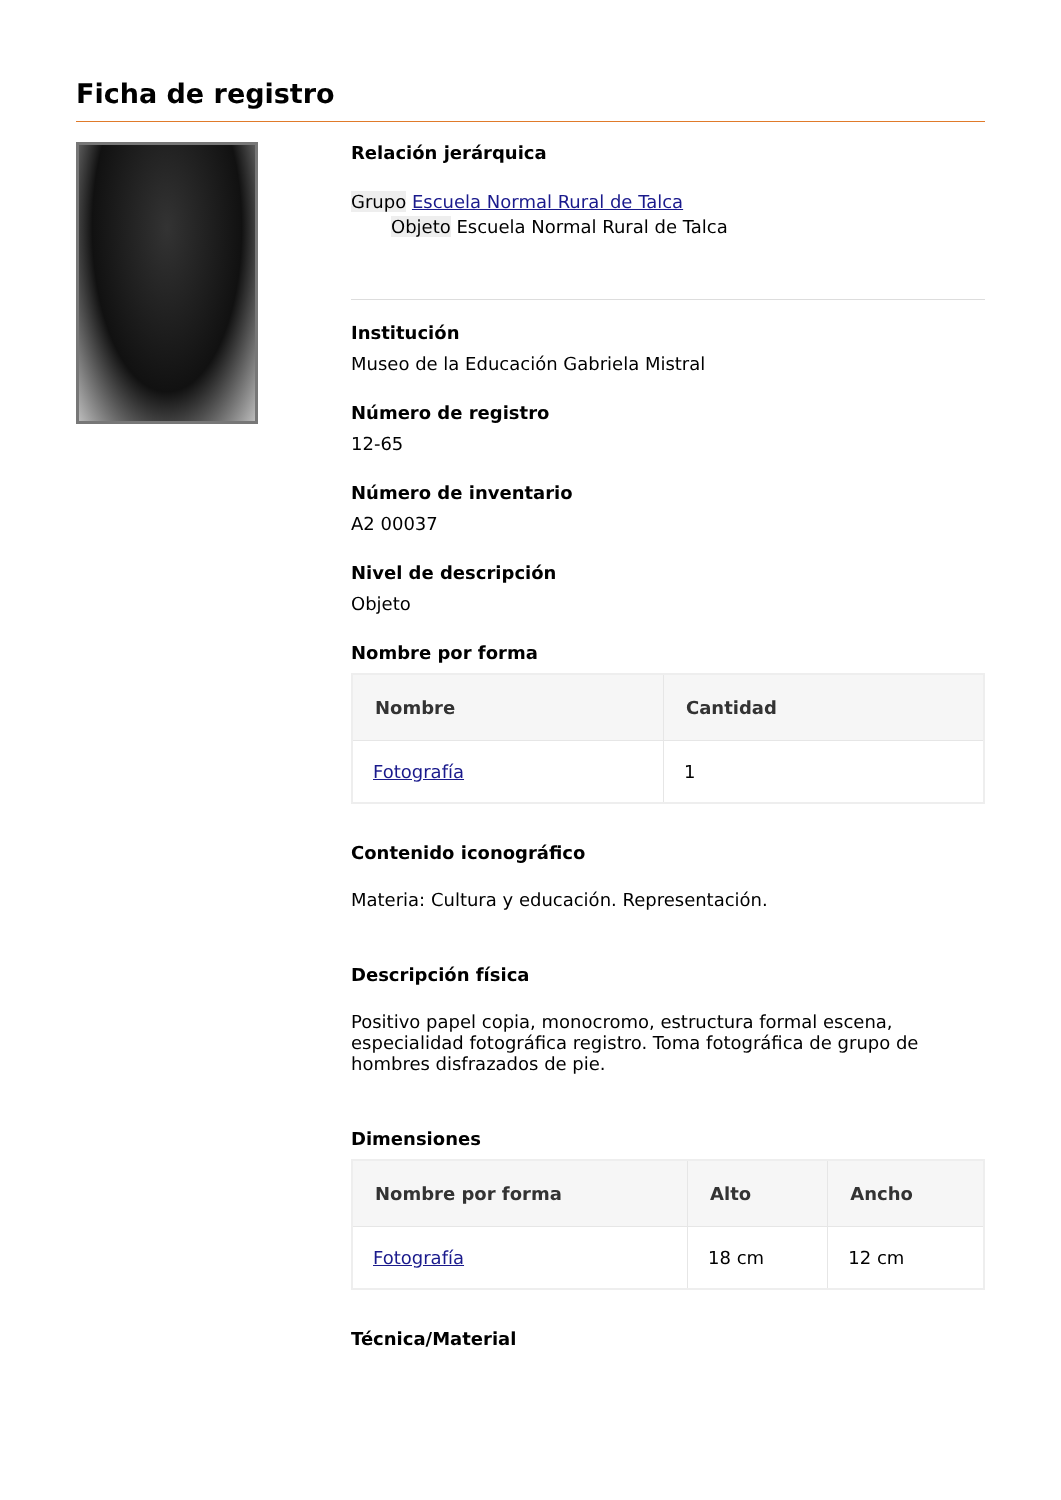Ficha de registro
Relación jerárquica
Grupo Escuela Normal Rural de Talca
Objeto Escuela Normal Rural de Talca
Institución
Museo de la Educación Gabriela Mistral
Número de registro
12-65
Número de inventario
A2 00037
Nivel de descripción
Objeto
Nombre por forma
| Nombre | Cantidad |
| --- | --- |
| Fotografía | 1 |
Contenido iconográfico
Materia: Cultura y educación. Representación.
Descripción física
Positivo papel copia, monocromo, estructura formal escena, especialidad fotográfica registro. Toma fotográfica de grupo de hombres disfrazados de pie.
Dimensiones
| Nombre por forma | Alto | Ancho |
| --- | --- | --- |
| Fotografía | 18 cm | 12 cm |
Técnica/Material